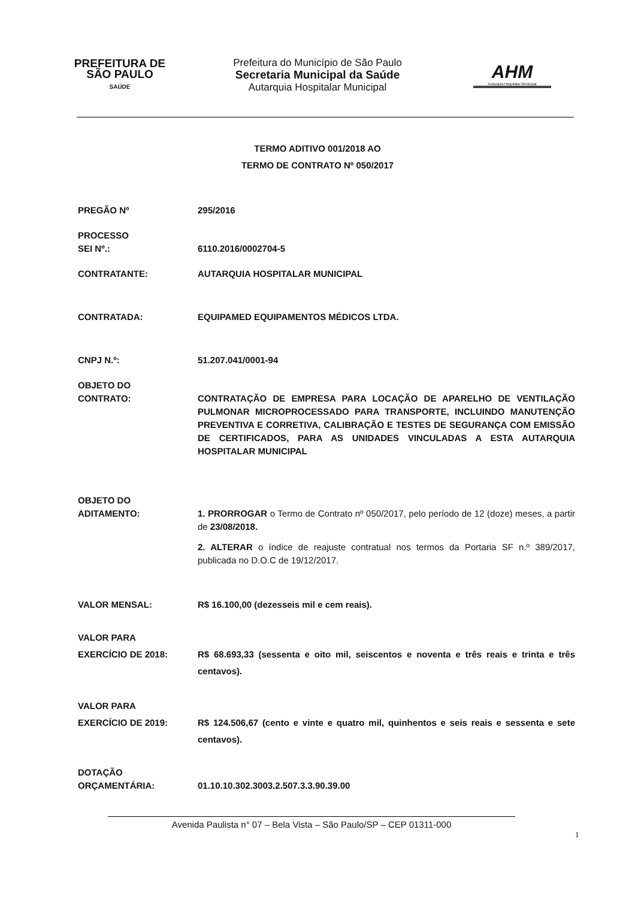PREFEITURA DE
SÃO PAULO
SAÚDE
Prefeitura do Município de São Paulo
Secretaria Municipal da Saúde
Autarquia Hospitalar Municipal
AHM
Autarquia Hospitalar Municipal
TERMO ADITIVO 001/2018 AO
TERMO DE CONTRATO Nº 050/2017
PREGÃO Nº 295/2016
PROCESSO
SEI Nº.:
6110.2016/0002704-5
CONTRATANTE: AUTARQUIA HOSPITALAR MUNICIPAL
CONTRATADA: EQUIPAMED EQUIPAMENTOS MÉDICOS LTDA.
CNPJ N.º: 51.207.041/0001-94
OBJETO DO
CONTRATO:
CONTRATAÇÃO DE EMPRESA PARA LOCAÇÃO DE APARELHO DE VENTILAÇÃO PULMONAR MICROPROCESSADO PARA TRANSPORTE, INCLUINDO MANUTENÇÃO PREVENTIVA E CORRETIVA, CALIBRAÇÃO E TESTES DE SEGURANÇA COM EMISSÃO DE CERTIFICADOS, PARA AS UNIDADES VINCULADAS A ESTA AUTARQUIA HOSPITALAR MUNICIPAL
OBJETO DO
ADITAMENTO:
1. PRORROGAR o Termo de Contrato nº 050/2017, pelo período de 12 (doze) meses, a partir de 23/08/2018.
2. ALTERAR o índice de reajuste contratual nos termos da Portaria SF n.º 389/2017, publicada no D.O.C de 19/12/2017.
VALOR MENSAL: R$ 16.100,00 (dezesseis mil e cem reais).
VALOR PARA
EXERCÍCIO DE 2018:
R$ 68.693,33 (sessenta e oito mil, seiscentos e noventa e três reais e trinta e três centavos).
VALOR PARA
EXERCÍCIO DE 2019:
R$ 124.506,67 (cento e vinte e quatro mil, quinhentos e seis reais e sessenta e sete centavos).
DOTAÇÃO
ORÇAMENTÁRIA:
01.10.10.302.3003.2.507.3.3.90.39.00
Avenida Paulista n° 07 – Bela Vista – São Paulo/SP – CEP 01311-000
1